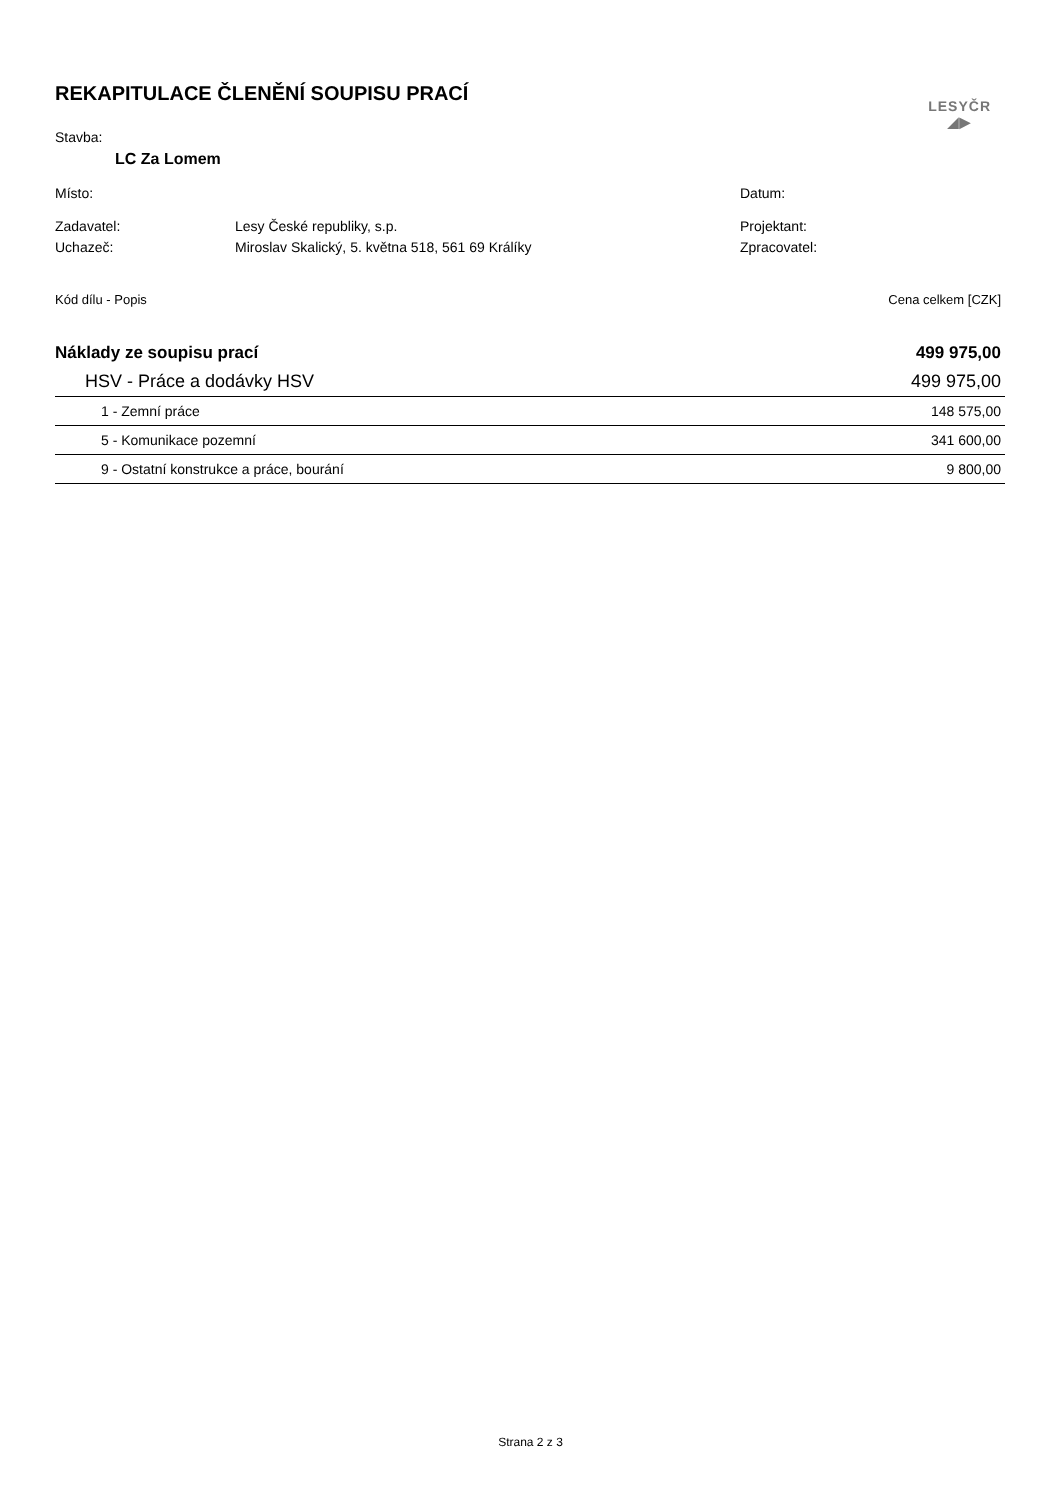LESYČR
◢▶
REKAPITULACE ČLENĚNÍ SOUPISU PRACÍ
Stavba:
LC Za Lomem
Místo: Datum:
Zadavatel: Lesy České republiky, s.p. Projektant:
Uchazeč: Miroslav Skalický, 5. května 518, 561 69 Králíky Zpracovatel:
| Kód dílu - Popis | Cena celkem [CZK] |
| Náklady ze soupisu prací | 499 975,00 |
| HSV - Práce a dodávky HSV | 499 975,00 |
| 1 - Zemní práce | 148 575,00 |
| 5 - Komunikace pozemní | 341 600,00 |
| 9 - Ostatní konstrukce a práce, bourání | 9 800,00 |
Strana 2 z 3